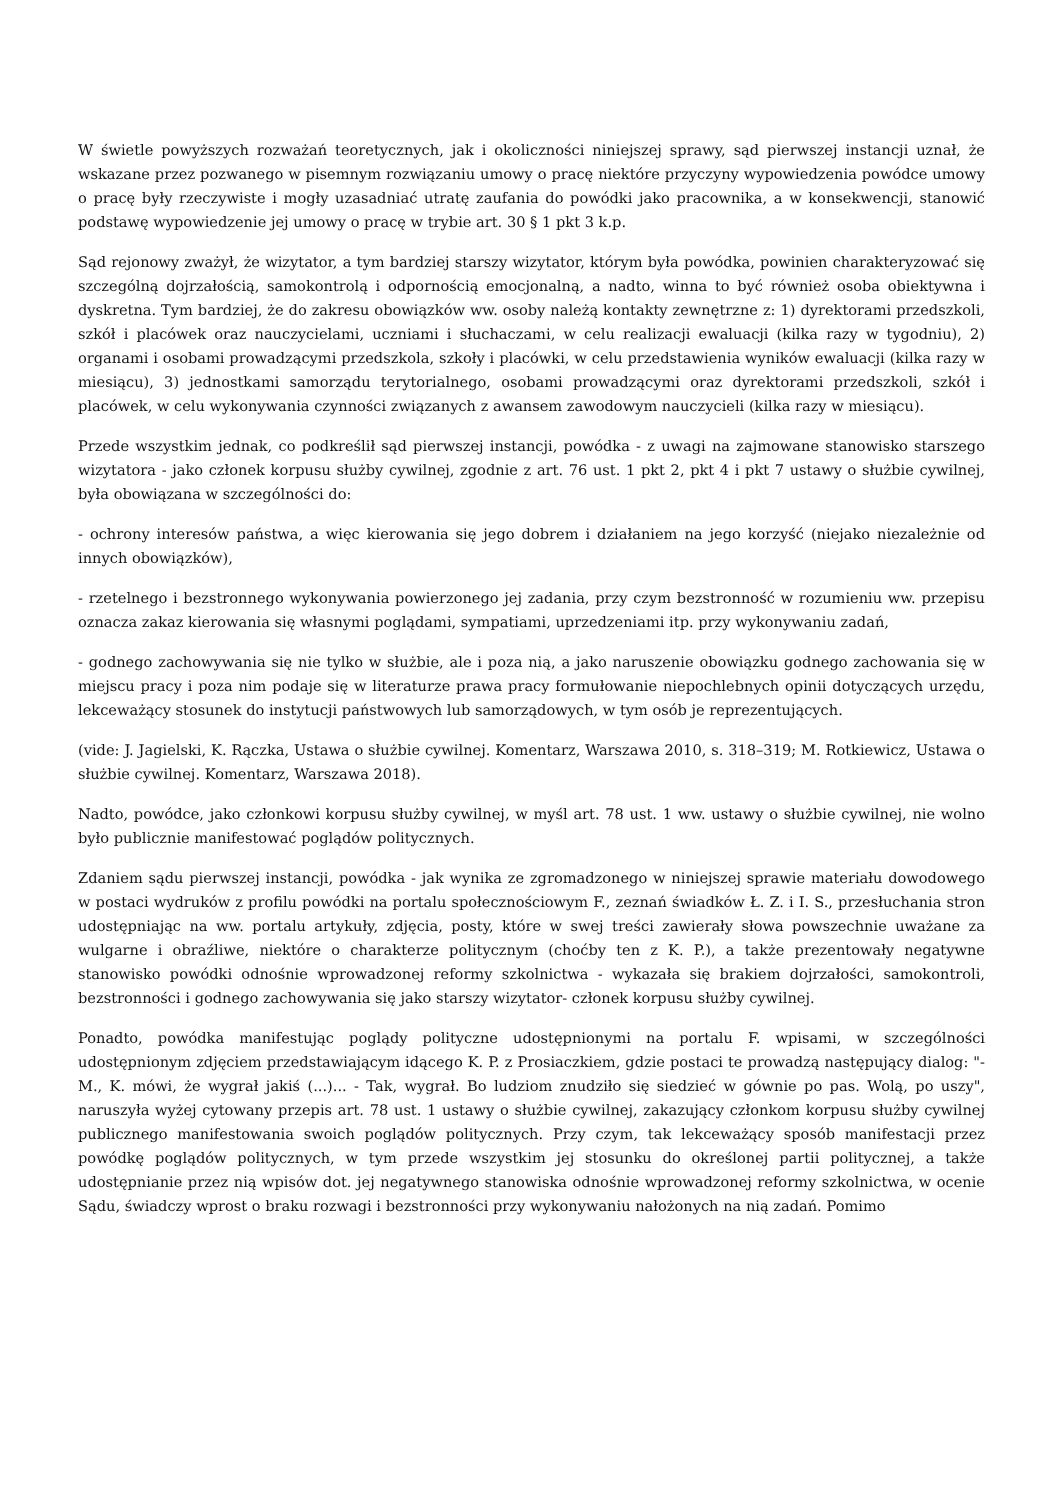W świetle powyższych rozważań teoretycznych, jak i okoliczności niniejszej sprawy, sąd pierwszej instancji uznał, że wskazane przez pozwanego w pisemnym rozwiązaniu umowy o pracę niektóre przyczyny wypowiedzenia powódce umowy o pracę były rzeczywiste i mogły uzasadniać utratę zaufania do powódki jako pracownika, a w konsekwencji, stanowić podstawę wypowiedzenie jej umowy o pracę w trybie art. 30 § 1 pkt 3 k.p.
Sąd rejonowy zważył, że wizytator, a tym bardziej starszy wizytator, którym była powódka, powinien charakteryzować się szczególną dojrzałością, samokontrolą i odpornością emocjonalną, a nadto, winna to być również osoba obiektywna i dyskretna. Tym bardziej, że do zakresu obowiązków ww. osoby należą kontakty zewnętrzne z: 1) dyrektorami przedszkoli, szkół i placówek oraz nauczycielami, uczniami i słuchaczami, w celu realizacji ewaluacji (kilka razy w tygodniu), 2) organami i osobami prowadzącymi przedszkola, szkoły i placówki, w celu przedstawienia wyników ewaluacji (kilka razy w miesiącu), 3) jednostkami samorządu terytorialnego, osobami prowadzącymi oraz dyrektorami przedszkoli, szkół i placówek, w celu wykonywania czynności związanych z awansem zawodowym nauczycieli (kilka razy w miesiącu).
Przede wszystkim jednak, co podkreślił sąd pierwszej instancji, powódka - z uwagi na zajmowane stanowisko starszego wizytatora - jako członek korpusu służby cywilnej, zgodnie z art. 76 ust. 1 pkt 2, pkt 4 i pkt 7 ustawy o służbie cywilnej, była obowiązana w szczególności do:
- ochrony interesów państwa, a więc kierowania się jego dobrem i działaniem na jego korzyść (niejako niezależnie od innych obowiązków),
- rzetelnego i bezstronnego wykonywania powierzonego jej zadania, przy czym bezstronność w rozumieniu ww. przepisu oznacza zakaz kierowania się własnymi poglądami, sympatiami, uprzedzeniami itp. przy wykonywaniu zadań,
- godnego zachowywania się nie tylko w służbie, ale i poza nią, a jako naruszenie obowiązku godnego zachowania się w miejscu pracy i poza nim podaje się w literaturze prawa pracy formułowanie niepochlebnych opinii dotyczących urzędu, lekceważący stosunek do instytucji państwowych lub samorządowych, w tym osób je reprezentujących.
(vide: J. Jagielski, K. Rączka, Ustawa o służbie cywilnej. Komentarz, Warszawa 2010, s. 318–319; M. Rotkiewicz, Ustawa o służbie cywilnej. Komentarz, Warszawa 2018).
Nadto, powódce, jako członkowi korpusu służby cywilnej, w myśl art. 78 ust. 1 ww. ustawy o służbie cywilnej, nie wolno było publicznie manifestować poglądów politycznych.
Zdaniem sądu pierwszej instancji, powódka - jak wynika ze zgromadzonego w niniejszej sprawie materiału dowodowego w postaci wydruków z profilu powódki na portalu społecznościowym F., zeznań świadków Ł. Z. i I. S., przesłuchania stron udostępniając na ww. portalu artykuły, zdjęcia, posty, które w swej treści zawierały słowa powszechnie uważane za wulgarne i obraźliwe, niektóre o charakterze politycznym (choćby ten z K. P.), a także prezentowały negatywne stanowisko powódki odnośnie wprowadzonej reformy szkolnictwa - wykazała się brakiem dojrzałości, samokontroli, bezstronności i godnego zachowywania się jako starszy wizytator- członek korpusu służby cywilnej.
Ponadto, powódka manifestując poglądy polityczne udostępnionymi na portalu F. wpisami, w szczególności udostępnionym zdjęciem przedstawiającym idącego K. P. z Prosiaczkiem, gdzie postaci te prowadzą następujący dialog: "- M., K. mówi, że wygrał jakiś (...)... - Tak, wygrał. Bo ludziom znudziło się siedzieć w gównie po pas. Wolą, po uszy", naruszyła wyżej cytowany przepis art. 78 ust. 1 ustawy o służbie cywilnej, zakazujący członkom korpusu służby cywilnej publicznego manifestowania swoich poglądów politycznych. Przy czym, tak lekceważący sposób manifestacji przez powódkę poglądów politycznych, w tym przede wszystkim jej stosunku do określonej partii politycznej, a także udostępnianie przez nią wpisów dot. jej negatywnego stanowiska odnośnie wprowadzonej reformy szkolnictwa, w ocenie Sądu, świadczy wprost o braku rozwagi i bezstronności przy wykonywaniu nałożonych na nią zadań. Pomimo